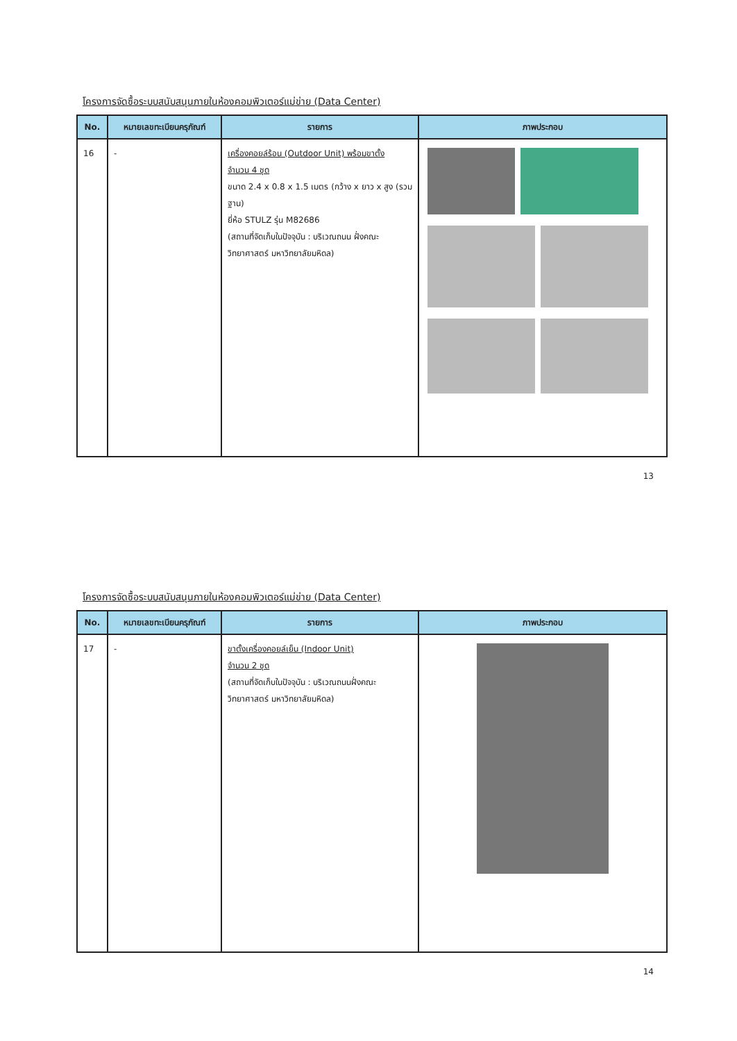โครงการจัดซื้อระบบสนับสนุนภายในห้องคอมพิวเตอร์แม่ข่าย (Data Center)
| No. | หมายเลขทะเบียนครุภัณฑ์ | รายการ | ภาพประกอบ |
| --- | --- | --- | --- |
| 16 | - | เครื่องคอยล์ร้อน (Outdoor Unit) พร้อมขาตั้ง จำนวน 4 ชุด ขนาด 2.4 x 0.8 x 1.5 เมตร (กว้าง x ยาว x สูง (รวมฐาน) ยี่ห้อ STULZ รุ่น M82686 (สถานที่จัดเก็บในปัจจุบัน : บริเวณถนน ฝั่งคณะวิทยาศาสตร์ มหาวิทยาลัยมหิดล) | |
13
โครงการจัดซื้อระบบสนับสนุนภายในห้องคอมพิวเตอร์แม่ข่าย (Data Center)
| No. | หมายเลขทะเบียนครุภัณฑ์ | รายการ | ภาพประกอบ |
| --- | --- | --- | --- |
| 17 | - | ขาตั้งเครื่องคอยล์เย็น (Indoor Unit) จำนวน 2 ชุด (สถานที่จัดเก็บในปัจจุบัน : บริเวณถนนฝั่งคณะวิทยาศาสตร์ มหาวิทยาลัยมหิดล) | |
14